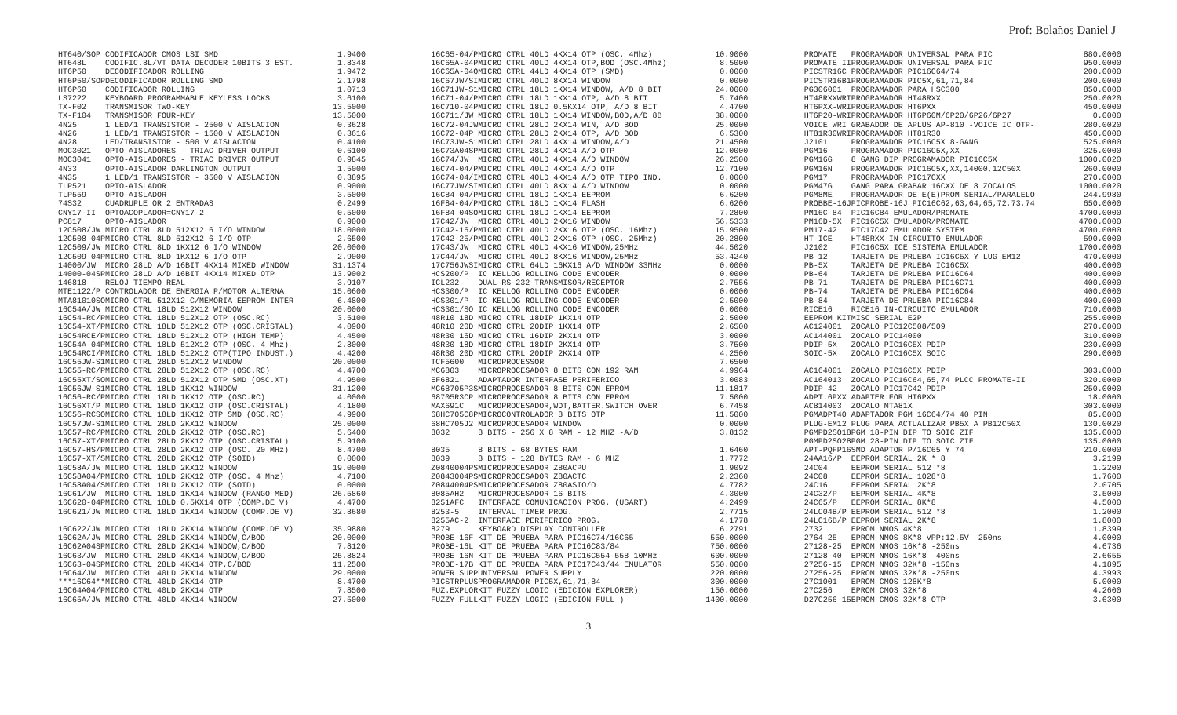Prof: Bolaños Daniel J
| HT640/SOP | CODIFICADOR CMOS LSI SMD | 1.9400 |
| HT648L | CODIFIC.8L/VT DATA DECODER 10BITS 3 EST. | 1.8348 |
| HT6P50 | DECODIFICADOR ROLLING | 1.9472 |
| HT6P50/SOP | DECODIFICADOR ROLLING SMD | 2.1798 |
| HT6P60 | CODIFICADOR ROLLING | 1.0713 |
| LS7222 | KEYBOARD PROGRAMMABLE KEYLESS LOCKS | 3.6100 |
| TX-F02 | TRANSMISOR TWO-KEY | 13.5000 |
| TX-F104 | TRANSMISOR FOUR-KEY | 13.5000 |
| 4N25 | 1 LED/1 TRANSISTOR - 2500 V AISLACION | 0.3628 |
| 4N26 | 1 LED/1 TRANSISTOR - 1500 V AISLACION | 0.3616 |
| 4N28 | LED/TRANSISTOR - 500 V AISLACION | 0.4100 |
| MOC3021 | OPTO-AISLADORES - TRIAC DRIVER OUTPUT | 0.6100 |
| MOC3041 | OPTO-AISLADORES - TRIAC DRIVER OUTPUT | 0.9845 |
| 4N33 | OPTO-AISLADOR DARLINGTON OUTPUT | 1.5000 |
| 4N35 | 1 LED/1 TRANSISTOR - 3500 V AISLACION | 0.3895 |
| TLP521 | OPTO-AISLADOR | 0.9000 |
| TLP559 | OPTO-AISLADOR | 3.5000 |
| 74S32 | CUADRUPLE OR 2 ENTRADAS | 0.2499 |
| CNY17-II | OPTOACOPLADOR=CNY17-2 | 0.5000 |
| PC817 | OPTO-AISLADOR | 0.9000 |
| 12C508/JW | MICRO CTRL 8LD 512X12 6 I/O WINDOW | 18.0000 |
| 12C508-04P | MICRO CTRL 8LD 512X12 6 I/O OTP | 2.6500 |
| 12C509/JW | MICRO CTRL 8LD 1KX12 6 I/O WINDOW | 20.0000 |
| 12C509-04P | MICRO CTRL 8LD 1KX12 6 I/O OTP | 2.9000 |
| 14000/JW | MICRO 28LD A/D 16BIT 4KX14 MIXED WINDOW | 31.1374 |
| 14000-04SP | MICRO 28LD A/D 16BIT 4KX14 MIXED OTP | 13.9002 |
| 146818 | RELOJ TIEMPO REAL | 3.9107 |
| MTE1122/P | CONTROLADOR DE ENERGIA P/MOTOR ALTERNA | 15.0600 |
| MTA81010SO | MICRO CTRL 512X12 C/MEMORIA EEPROM INTER | 6.4800 |
| 16C54A/JW | MICRO CTRL 18LD 512X12 WINDOW | 20.0000 |
| 16C54-RC/P | MICRO CTRL 18LD 512X12 OTP (OSC.RC) | 3.5100 |
| 16C54-XT/P | MICRO CTRL 18LD 512X12 OTP (OSC.CRISTAL) | 4.0900 |
| 16C54RCE/P | MICRO CTRL 18LD 512X12 OTP (HIGH TEMP) | 4.4500 |
| 16C54A-04P | MICRO CTRL 18LD 512X12 OTP (OSC. 4 Mhz) | 2.8000 |
| 16C54RCI/P | MICRO CTRL 18LD 512X12 OTP(TIPO INDUST.) | 4.4200 |
| 16C55JW-S1 | MICRO CTRL 28LD 512X12 WINDOW | 20.0000 |
| 16C55-RC/P | MICRO CTRL 28LD 512X12 OTP (OSC.RC) | 4.4700 |
| 16C55XT/SO | MICRO CTRL 28LD 512X12 OTP SMD (OSC.XT) | 4.9500 |
| 16C56JW-S1 | MICRO CTRL 18LD 1KX12 WINDOW | 31.1200 |
| 16C56-RC/P | MICRO CTRL 18LD 1KX12 OTP (OSC.RC) | 4.0000 |
| 16C56XT/P | MICRO CTRL 18LD 1KX12 OTP (OSC.CRISTAL) | 4.1800 |
| 16C56-RCSO | MICRO CTRL 18LD 1KX12 OTP SMD (OSC.RC) | 4.9900 |
| 16C57JW-S1 | MICRO CTRL 28LD 2KX12 WINDOW | 25.0000 |
| 16C57-RC/P | MICRO CTRL 28LD 2KX12 OTP (OSC.RC) | 5.6400 |
| 16C57-XT/P | MICRO CTRL 28LD 2KX12 OTP (OSC.CRISTAL) | 5.9100 |
| 16C57-HS/P | MICRO CTRL 28LD 2KX12 OTP (OSC. 20 MHz) | 8.4700 |
| 16C57-XT/S | MICRO CTRL 28LD 2KX12 OTP (SOID) | 0.0000 |
| 16C58A/JW | MICRO CTRL 18LD 2KX12 WINDOW | 19.0000 |
| 16C58A04/P | MICRO CTRL 18LD 2KX12 OTP (OSC. 4 Mhz) | 4.7100 |
| 16C58A04/S | MICRO CTRL 18LD 2KX12 OTP (SOID) | 0.0000 |
| 16C61/JW | MICRO CTRL 18LD 1KX14 WINDOW (RANGO MED) | 26.5860 |
| 16C620-04P | MICRO CTRL 18LD 0.5KX14 OTP (COMP.DE V) | 4.4700 |
| 16C621/JW | MICRO CTRL 18LD 1KX14 WINDOW (COMP.DE V) | 32.8680 |
| 16C622/JW | MICRO CTRL 18LD 2KX14 WINDOW (COMP.DE V) | 35.9880 |
| 16C62A/JW | MICRO CTRL 28LD 2KX14 WINDOW,C/BOD | 20.0000 |
| 16C62A04SP | MICRO CTRL 28LD 2KX14 WINDOW,C/BOD | 7.8120 |
| 16C63/JW | MICRO CTRL 28LD 4KX14 WINDOW,C/BOD | 25.8824 |
| 16C63-04SP | MICRO CTRL 28LD 4KX14 OTP,C/BOD | 11.2500 |
| 16C64/JW | MICRO CTRL 40LD 2KX14 WINDOW | 29.0000 |
| ***16C64** | MICRO CTRL 40LD 2KX14 OTP | 8.4700 |
| 16C64A04/P | MICRO CTRL 40LD 2KX14 OTP | 7.8500 |
| 16C65A/JW | MICRO CTRL 40LD 4KX14 WINDOW | 27.5000 |
| 16C65-04/P | MICRO CTRL 40LD 4KX14 OTP (OSC. 4Mhz) | 10.9000 |
| 16C65A-04P | MICRO CTRL 40LD 4KX14 OTP,BOD (OSC.4Mhz) | 8.5000 |
| 16C65A-04Q | MICRO CTRL 44LD 4KX14 OTP (SMD) | 0.0000 |
| 16C67JW/SI | MICRO CTRL 40LD 8KX14 WINDOW | 0.0000 |
| 16C71JW-S1 | MICRO CTRL 18LD 1KX14 WINDOW, A/D 8 BIT | 24.0000 |
| 16C71-04/P | MICRO CTRL 18LD 1KX14 OTP, A/D 8 BIT | 5.7400 |
| 16C710-04P | MICRO CTRL 18LD 0.5KX14 OTP, A/D 8 BIT | 4.4700 |
| 16C711/JW | MICRO CTRL 18LD 1KX14 WINDOW,BOD,A/D 8B | 38.0000 |
| 16C72-04JW | MICRO CTRL 28LD 2KX14 WIN, A/D BOD | 25.0000 |
| 16C72-04P | MICRO CTRL 28LD 2KX14 OTP, A/D BOD | 6.5300 |
| 16C73JW-S1 | MICRO CTRL 28LD 4KX14 WINDOW,A/D | 21.4500 |
| 16C73A04SP | MICRO CTRL 28LD 4KX14 A/D OTP | 12.0000 |
| 16C74/JW | MICRO CTRL 40LD 4KX14 A/D WINDOW | 26.2500 |
| 16C74-04/P | MICRO CTRL 40LD 4KX14 A/D OTP | 12.7100 |
| 16C74-04/I | MICRO CTRL 40LD 4KX14 A/D OTP TIPO IND. | 0.0000 |
| 16C77JW/SI | MICRO CTRL 40LD 8KX14 A/D WINDOW | 0.0000 |
| 16C84-04/P | MICRO CTRL 18LD 1KX14 EEPROM | 6.6200 |
| 16F84-04/P | MICRO CTRL 18LD 1KX14 FLASH | 6.6200 |
| 16F84-04SO | MICRO CTRL 18LD 1KX14 EEPROM | 7.2800 |
| 17C42/JW | MICRO CTRL 40LD 2KX16 WINDOW | 56.5333 |
| 17C42-16/P | MICRO CTRL 40LD 2KX16 OTP (OSC. 16Mhz) | 15.9500 |
| 17C42-25/P | MICRO CTRL 40LD 2KX16 OTP (OSC. 25Mhz) | 20.2800 |
| 17C43/JW | MICRO CTRL 40LD 4KX16 WINDOW,25MHz | 44.5020 |
| 17C44/JW | MICRO CTRL 40LD 8KX16 WINDOW,25MHz | 53.4240 |
| 17C756JWSI | MICRO CTRL 64LD 16KX16 A/D WINDOW 33MHz | 0.0000 |
| HCS200/P | IC KELLOG ROLLING CODE ENCODER | 0.0000 |
| ICL232 | DUAL RS-232 TRANSMISOR/RECEPTOR | 2.7556 |
| HCS300/P | IC KELLOG ROLLING CODE ENCODER | 0.0000 |
| HCS301/P | IC KELLOG ROLLING CODE ENCODER | 2.5000 |
| HCS301/SO | IC KELLOG ROLLING CODE ENCODER | 0.0000 |
| 48R10 18D | MICRO CTRL 18DIP 1KX14 OTP | 2.5000 |
| 48R10 20D | MICRO CTRL 20DIP 1KX14 OTP | 2.6500 |
| 48R30 16D | MICRO CTRL 16DIP 2KX14 OTP | 3.0000 |
| 48R30 18D | MICRO CTRL 18DIP 2KX14 OTP | 3.7500 |
| 48R30 20D | MICRO CTRL 20DIP 2KX14 OTP | 4.2500 |
| TCF5600 | MICROPROCESSOR | 7.6500 |
| MC6803 | MICROPROCESADOR 8 BITS CON 192 RAM | 4.9964 |
| EF6821 | ADAPTADOR INTERFASE PERIFERICO | 3.0083 |
| MC68705P3S | MICROPROCESADOR 8 BITS CON EPROM | 11.1817 |
| 68705R3CP | MICROPROCESADOR 8 BITS CON EPROM | 7.5000 |
| MAX691C | MICROPROCESADOR,WDT,BATTER.SWITCH OVER | 6.7458 |
| 68HC705C8P | MICROCONTROLADOR 8 BITS OTP | 11.5000 |
| 68HC705J2 | MICROPROCESADOR WINDOW | 0.0000 |
| 8032 | 8 BITS - 256 X 8 RAM - 12 MHZ -A/D | 3.8132 |
| 8035 | 8 BITS - 68 BYTES RAM | 1.6460 |
| 8039 | 8 BITS - 128 BYTES RAM - 6 MHZ | 1.7772 |
| Z0840004PS | MICROPROCESADOR Z80ACPU | 1.9092 |
| Z0843004PS | MICROPROCESADOR Z80ACTC | 2.2360 |
| Z0844004PS | MICROPROCESADOR Z80ASIO/O | 4.7782 |
| 8085AH2 | MICROPROCESADOR 16 BITS | 4.3000 |
| 8251AFC | INTERFACE COMUNICACION PROG. (USART) | 4.2499 |
| 8253-5 | INTERVAL TIMER PROG. | 2.7715 |
| 8255AC-2 | INTERFACE PERIFERICO PROG. | 4.1778 |
| 8279 | KEYBOARD DISPLAY CONTROLLER | 6.2791 |
| PROBE-16F | KIT DE PRUEBA PARA PIC16C74/16C65 | 550.0000 |
| PROBE-16L | KIT DE PRUEBA PARA PIC16C83/84 | 750.0000 |
| PROBE-16N | KIT DE PRUEBA PARA PIC16C554-558 10MHz | 600.0000 |
| PROBE-17B | KIT DE PRUEBA PARA PIC17C43/44 EMULATOR | 550.0000 |
| POWER SUPP | UNIVERSAL POWER SUPPLY | 220.0000 |
| PICSTRPLUS | PROGRAMADOR PIC5X,61,71,84 | 300.0000 |
| FUZ.EXPLOR | KIT FUZZY LOGIC (EDICION EXPLORER) | 150.0000 |
| FUZZY FULL | KIT FUZZY LOGIC (EDICION FULL ) | 1400.0000 |
| PROMATE | PROGRAMADOR UNIVERSAL PARA PIC | 880.0000 |
| PROMATE II | PROGRAMADOR UNIVERSAL PARA PIC | 950.0000 |
| PICSTR16C | PROGRAMADOR PIC16C64/74 | 200.0000 |
| PICSTR16B1 | PROGRAMADOR PIC5X,61,71,84 | 200.0000 |
| PG306001 | PROGRAMADOR PARA HSC300 | 850.0000 |
| HT48RXXWRI | PROGRAMADOR HT48RXX | 250.0020 |
| HT6PXX-WRI | PROGRAMADOR HT6PXX | 450.0000 |
| HT6P20-WRI | PROGRAMADOR HT6P60M/6P20/6P26/6P27 | 0.0000 |
| VOICE WRI | GRABADOR DE APLUS AP-810 -VOICE IC OTP- | 280.0020 |
| HT81R30WRI | PROGRAMADOR HT81R30 | 450.0000 |
| J2101 | PROGRAMADOR PIC16C5X 8-GANG | 525.0000 |
| PGM16 | PROGRAMADOR PIC16C5X,XX | 325.0000 |
| PGM16G | 8 GANG DIP PROGRAMADOR PIC16C5X | 1000.0020 |
| PGM16N | PROGRAMADOR PIC16C5X,XX,14000,12C50X | 260.0000 |
| PGM17 | PROGRAMADOR PIC17CXX | 270.0000 |
| PGM47G | GANG PARA GRABAR 16CXX DE 8 ZOCALOS | 1000.0020 |
| PGM8ME | PROGRAMADOR DE E(E)PROM SERIAL/PARALELO | 244.9980 |
| PROBBE-16J | PICPROBE-16J PIC16C62,63,64,65,72,73,74 | 650.0000 |
| PM16C-84 | PIC16C84 EMULADOR/PROMATE | 4700.0000 |
| PM16D-5X | PIC16C5X EMULADOR/PROMATE | 4700.0000 |
| PM17-42 | PIC17C42 EMULADOR SYSTEM | 4700.0000 |
| HT-ICE | HT48RXX IN-CIRCUITO EMULADOR | 590.0000 |
| J2102 | PIC16C5X ICE SISTEMA EMULADOR | 1700.0000 |
| PB-12 | TARJETA DE PRUEBA IC16C5X Y LUG-EM12 | 470.0000 |
| PB-5X | TARJETA DE PRUEBA IC16C5X | 400.0000 |
| PB-64 | TARJETA DE PRUEBA PIC16C64 | 400.0000 |
| PB-71 | TARJETA DE PRUEBA PIC16C71 | 400.0000 |
| PB-74 | TARJETA DE PRUEBA PIC16C64 | 400.0000 |
| PB-84 | TARJETA DE PRUEBA PIC16C84 | 400.0000 |
| RICE16 | RICE16 IN-CIRCUITO EMULADOR | 710.0000 |
| EEPROM KIT | MISC SERIAL E2P | 255.0000 |
| AC124001 | ZOCALO PIC12C508/509 | 270.0000 |
| AC144001 | ZOCALO PIC14000 | 310.0000 |
| PDIP-5X | ZOCALO PIC16C5X PDIP | 230.0000 |
| SOIC-5X | ZOCALO PIC16C5X SOIC | 290.0000 |
| AC164001 | ZOCALO PIC16C5X PDIP | 303.0000 |
| AC164013 | ZOCALO PIC16C64,65,74 PLCC PROMATE-II | 320.0000 |
| PDIP-42 | ZOCALO PIC17C42 PDIP | 250.0000 |
| ADPT.6PXX | ADAPTER FOR HT6PXX | 18.0000 |
| AC814003 | ZOCALO MTA81X | 303.0000 |
| PGMADPT40 | ADAPTADOR PGM 16C64/74 40 PIN | 85.0000 |
| PLUG-EM12 | PLUG PARA ACTUALIZAR PB5X A PB12C50X | 130.0020 |
| PGMPD2SO18 | PGM 18-PIN DIP TO SOIC ZIF | 135.0000 |
| PGMPD2SO28 | PGM 28-PIN DIP TO SOIC ZIF | 135.0000 |
| APT-PQFP16 | SMD ADAPTOR P/16C65 Y 74 | 210.0000 |
| 24AA16/P | EEPROM SERIAL 2K * 8 | 3.2199 |
| 24C04 | EEPROM SERIAL 512 *8 | 1.2200 |
| 24C08 | EEPROM SERIAL 1028*8 | 1.7600 |
| 24C16 | EEPROM SERIAL 2K*8 | 2.0705 |
| 24C32/P | EEPROM SERIAL 4K*8 | 3.5000 |
| 24C65/P | EEPROM SERIAL 8K*8 | 4.5000 |
| 24LC04B/P | EEPROM SERIAL 512 *8 | 1.2000 |
| 24LC16B/P | EEPROM SERIAL 2K*8 | 1.8000 |
| 2732 | EPROM NMOS 4K*8 | 1.8399 |
| 2764-25 | EPROM NMOS 8K*8 VPP:12.5V -250ns | 4.0000 |
| 27128-25 | EPROM NMOS 16K*8 -250ns | 4.6736 |
| 27128-40 | EPROM NMOS 16K*8 -400ns | 2.6655 |
| 27256-15 | EPROM NMOS 32K*8 -150ns | 4.1895 |
| 27256-25 | EPROM NMOS 32K*8 -250ns | 4.3993 |
| 27C1001 | EPROM CMOS 128K*8 | 5.0000 |
| 27C256 | EPROM CMOS 32K*8 | 4.2600 |
| D27C256-15 | EPROM CMOS 32K*8 OTP | 3.6300 |
3